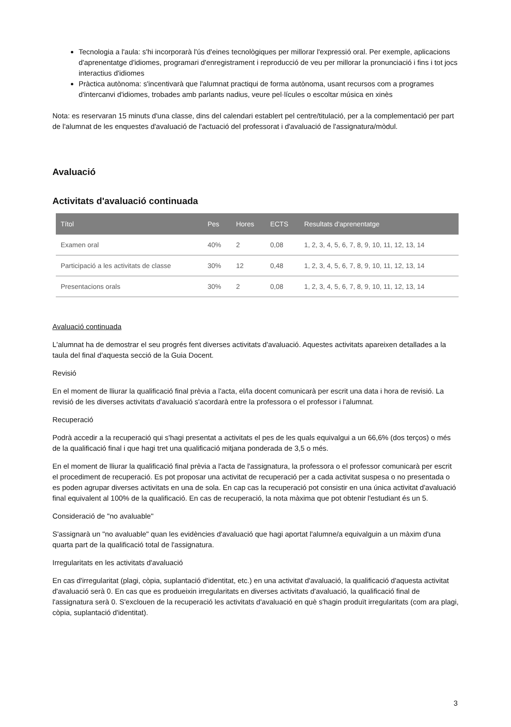Tecnologia a l'aula: s'hi incorporarà l'ús d'eines tecnològiques per millorar l'expressió oral. Per exemple, aplicacions d'aprenentatge d'idiomes, programari d'enregistrament i reproducció de veu per millorar la pronunciació i fins i tot jocs interactius d'idiomes
Pràctica autònoma: s'incentivarà que l'alumnat practiqui de forma autònoma, usant recursos com a programes d'intercanvi d'idiomes, trobades amb parlants nadius, veure pel·lícules o escoltar música en xinès
Nota: es reservaran 15 minuts d'una classe, dins del calendari establert pel centre/titulació, per a la complementació per part de l'alumnat de les enquestes d'avaluació de l'actuació del professorat i d'avaluació de l'assignatura/mòdul.
Avaluació
Activitats d'avaluació continuada
| Títol | Pes | Hores | ECTS | Resultats d'aprenentatge |
| --- | --- | --- | --- | --- |
| Examen oral | 40% | 2 | 0,08 | 1, 2, 3, 4, 5, 6, 7, 8, 9, 10, 11, 12, 13, 14 |
| Participació a les activitats de classe | 30% | 12 | 0,48 | 1, 2, 3, 4, 5, 6, 7, 8, 9, 10, 11, 12, 13, 14 |
| Presentacions orals | 30% | 2 | 0,08 | 1, 2, 3, 4, 5, 6, 7, 8, 9, 10, 11, 12, 13, 14 |
Avaluació continuada
L'alumnat ha de demostrar el seu progrés fent diverses activitats d'avaluació. Aquestes activitats apareixen detallades a la taula del final d'aquesta secció de la Guia Docent.
Revisió
En el moment de lliurar la qualificació final prèvia a l'acta, el/la docent comunicarà per escrit una data i hora de revisió. La revisió de les diverses activitats d'avaluació s'acordarà entre la professora o el professor i l'alumnat.
Recuperació
Podrà accedir a la recuperació qui s'hagi presentat a activitats el pes de les quals equivalgui a un 66,6% (dos terços) o més de la qualificació final i que hagi tret una qualificació mitjana ponderada de 3,5 o més.
En el moment de lliurar la qualificació final prèvia a l'acta de l'assignatura, la professora o el professor comunicarà per escrit el procediment de recuperació. Es pot proposar una activitat de recuperació per a cada activitat suspesa o no presentada o es poden agrupar diverses activitats en una de sola. En cap cas la recuperació pot consistir en una única activitat d'avaluació final equivalent al 100% de la qualificació. En cas de recuperació, la nota màxima que pot obtenir l'estudiant és un 5.
Consideració de "no avaluable"
S'assignarà un "no avaluable" quan les evidències d'avaluació que hagi aportat l'alumne/a equivalguin a un màxim d'una quarta part de la qualificació total de l'assignatura.
Irregularitats en les activitats d'avaluació
En cas d'irregularitat (plagi, còpia, suplantació d'identitat, etc.) en una activitat d'avaluació, la qualificació d'aquesta activitat d'avaluació serà 0. En cas que es produeixin irregularitats en diverses activitats d'avaluació, la qualificació final de l'assignatura serà 0. S'exclouen de la recuperació les activitats d'avaluació en què s'hagin produït irregularitats (com ara plagi, còpia, suplantació d'identitat).
3